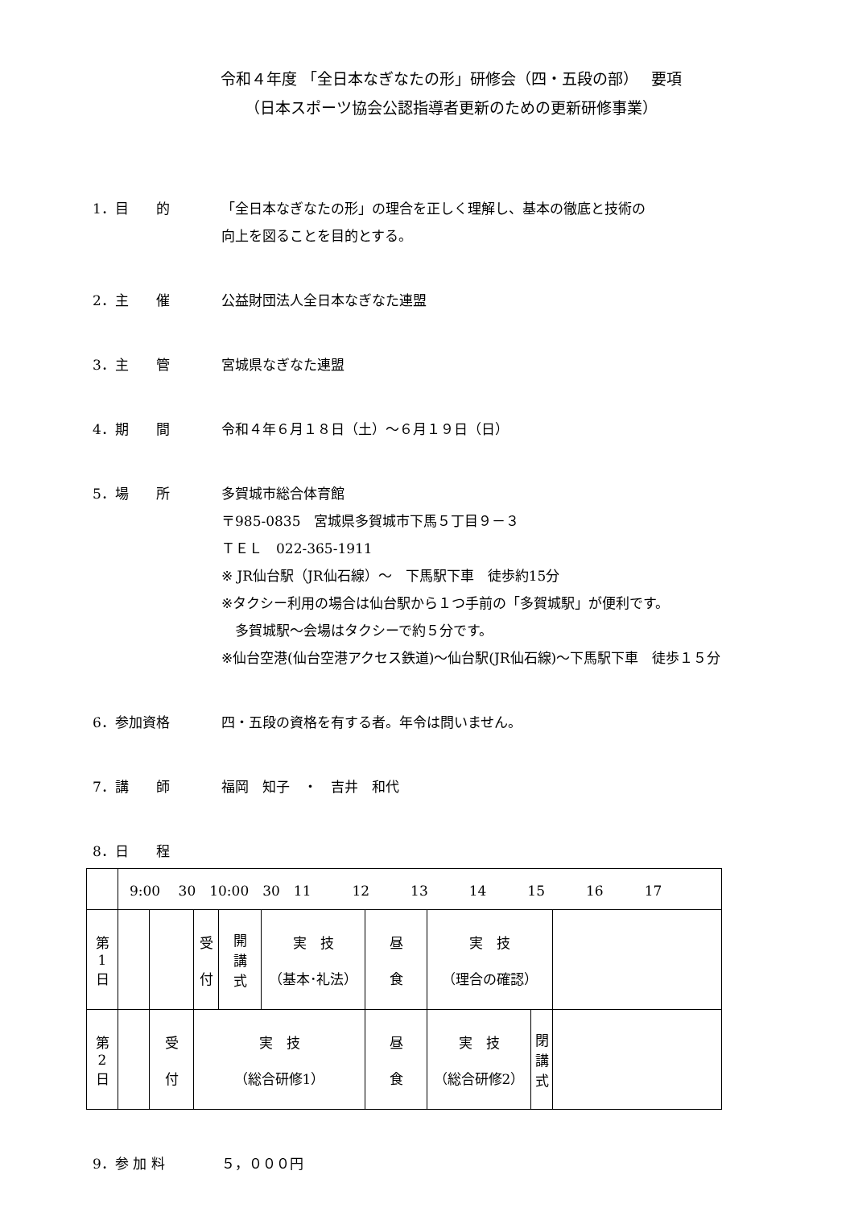令和４年度 「全日本なぎなたの形」研修会（四・五段の部）　 要項
（日本スポーツ協会公認指導者更新のための更新研修事業）
1．目　　的 「全日本なぎなたの形」の理合を正しく理解し、基本の徹底と技術の
向上を図ることを目的とする。
2．主　　催 公益財団法人全日本なぎなた連盟
3．主　　管 宮城県なぎなた連盟
4．期　　間 令和４年６月１８日（土）～６月１９日（日）
5．場　　所 多賀城市総合体育館
〒985-0835　宮城県多賀城市下馬５丁目９－３
ＴＥＬ　022-365-1911
※ JR仙台駅（JR仙石線）～　下馬駅下車　徒歩約15分
※タクシー利用の場合は仙台駅から１つ手前の「多賀城駅」が便利です。
　多賀城駅～会場はタクシーで約５分です。
※仙台空港(仙台空港アクセス鉄道)～仙台駅(JR仙石線)～下馬駅下車　徒歩１５分
6．参加資格 四・五段の資格を有する者。年令は問いません。
7．講　　師 福岡　知子　・　吉井　和代
8．日　　程
| | 9:00 30 10:00 30 11 12 13 14 15 16 17 | | | | | | | | | |
| 第 1 日 | | | 受 付 | 開 講 式 | 実 技 （基本･礼法） | 昼 食 | 実 技 （理合の確認） | | | |
| 第 2 日 | | 受 付 | 実 技 （総合研修1） | | | 昼 食 | 実 技 （総合研修2） | 閉 講 式 | | |
9．参 加 料 ５，０００円